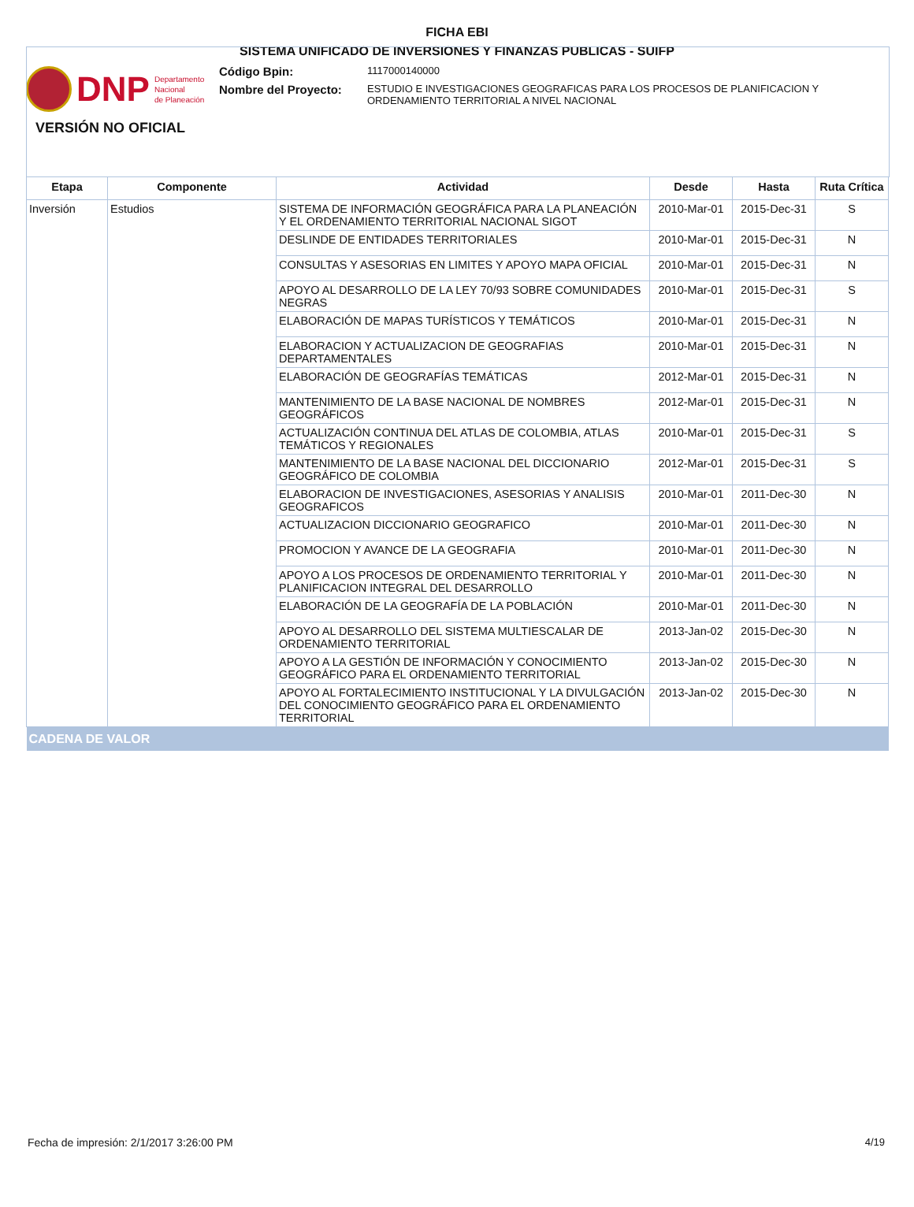FICHA EBI
SISTEMA UNIFICADO DE INVERSIONES Y FINANZAS PUBLICAS - SUIFP
DNP Departamento
Nacional
de Planeación
Código Bpin:
1117000140000
Nombre del Proyecto:
ESTUDIO E INVESTIGACIONES GEOGRAFICAS PARA LOS PROCESOS DE PLANIFICACION Y ORDENAMIENTO TERRITORIAL A NIVEL NACIONAL
VERSIÓN NO OFICIAL
| Etapa | Componente | Actividad | Desde | Hasta | Ruta Crítica |
| --- | --- | --- | --- | --- | --- |
| Inversión | Estudios | SISTEMA DE INFORMACIÓN GEOGRÁFICA PARA LA PLANEACIÓN Y EL ORDENAMIENTO TERRITORIAL NACIONAL SIGOT | 2010-Mar-01 | 2015-Dec-31 | S |
| | | DESLINDE DE ENTIDADES TERRITORIALES | 2010-Mar-01 | 2015-Dec-31 | N |
| | | CONSULTAS Y ASESORIAS EN LIMITES Y APOYO MAPA OFICIAL | 2010-Mar-01 | 2015-Dec-31 | N |
| | | APOYO AL DESARROLLO DE LA LEY 70/93 SOBRE COMUNIDADES NEGRAS | 2010-Mar-01 | 2015-Dec-31 | S |
| | | ELABORACIÓN DE MAPAS TURÍSTICOS Y TEMÁTICOS | 2010-Mar-01 | 2015-Dec-31 | N |
| | | ELABORACION Y ACTUALIZACION DE GEOGRAFIAS DEPARTAMENTALES | 2010-Mar-01 | 2015-Dec-31 | N |
| | | ELABORACIÓN DE GEOGRAFÍAS TEMÁTICAS | 2012-Mar-01 | 2015-Dec-31 | N |
| | | MANTENIMIENTO DE LA BASE NACIONAL DE NOMBRES GEOGRÁFICOS | 2012-Mar-01 | 2015-Dec-31 | N |
| | | ACTUALIZACIÓN CONTINUA DEL ATLAS DE COLOMBIA, ATLAS TEMÁTICOS Y REGIONALES | 2010-Mar-01 | 2015-Dec-31 | S |
| | | MANTENIMIENTO DE LA BASE NACIONAL DEL DICCIONARIO GEOGRÁFICO DE COLOMBIA | 2012-Mar-01 | 2015-Dec-31 | S |
| | | ELABORACION DE INVESTIGACIONES, ASESORIAS Y ANALISIS GEOGRAFICOS | 2010-Mar-01 | 2011-Dec-30 | N |
| | | ACTUALIZACION DICCIONARIO GEOGRAFICO | 2010-Mar-01 | 2011-Dec-30 | N |
| | | PROMOCION Y AVANCE DE LA GEOGRAFIA | 2010-Mar-01 | 2011-Dec-30 | N |
| | | APOYO A LOS PROCESOS DE ORDENAMIENTO TERRITORIAL Y PLANIFICACION INTEGRAL DEL DESARROLLO | 2010-Mar-01 | 2011-Dec-30 | N |
| | | ELABORACIÓN DE LA GEOGRAFÍA DE LA POBLACIÓN | 2010-Mar-01 | 2011-Dec-30 | N |
| | | APOYO AL DESARROLLO DEL SISTEMA MULTIESCALAR DE ORDENAMIENTO TERRITORIAL | 2013-Jan-02 | 2015-Dec-30 | N |
| | | APOYO A LA GESTIÓN DE INFORMACIÓN Y CONOCIMIENTO GEOGRÁFICO PARA EL ORDENAMIENTO TERRITORIAL | 2013-Jan-02 | 2015-Dec-30 | N |
| | | APOYO AL FORTALECIMIENTO INSTITUCIONAL Y LA DIVULGACIÓN DEL CONOCIMIENTO GEOGRÁFICO PARA EL ORDENAMIENTO TERRITORIAL | 2013-Jan-02 | 2015-Dec-30 | N |
| CADENA DE VALOR | | | | | |
Fecha de impresión: 2/1/2017 3:26:00 PM
4/19